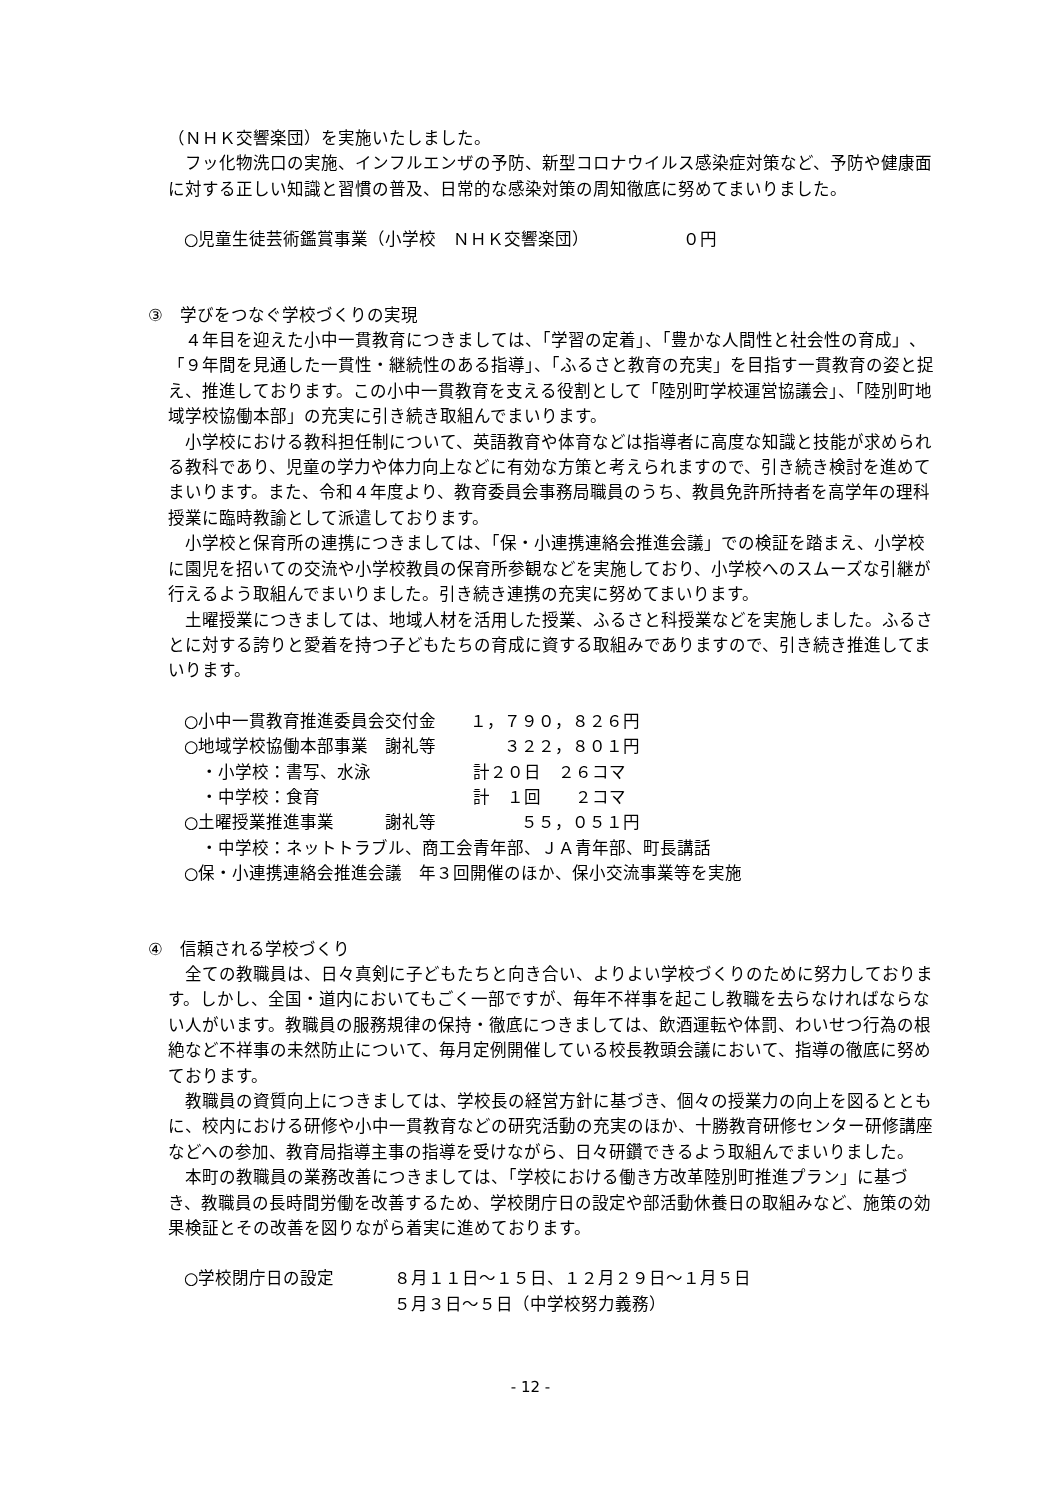（ＮＨＫ交響楽団）を実施いたしました。
フッ化物洗口の実施、インフルエンザの予防、新型コロナウイルス感染症対策など、予防や健康面に対する正しい知識と習慣の普及、日常的な感染対策の周知徹底に努めてまいりました。
○児童生徒芸術鑑賞事業（小学校　ＮＨＫ交響楽団）　　　　　　０円
③　学びをつなぐ学校づくりの実現
４年目を迎えた小中一貫教育につきましては、「学習の定着」、「豊かな人間性と社会性の育成」、「９年間を見通した一貫性・継続性のある指導」、「ふるさと教育の充実」を目指す一貫教育の姿と捉え、推進しております。この小中一貫教育を支える役割として「陸別町学校運営協議会」、「陸別町地域学校協働本部」の充実に引き続き取組んでまいります。
小学校における教科担任制について、英語教育や体育などは指導者に高度な知識と技能が求められる教科であり、児童の学力や体力向上などに有効な方策と考えられますので、引き続き検討を進めてまいります。また、令和４年度より、教育委員会事務局職員のうち、教員免許所持者を高学年の理科授業に臨時教諭として派遣しております。
小学校と保育所の連携につきましては、「保・小連携連絡会推進会議」での検証を踏まえ、小学校に園児を招いての交流や小学校教員の保育所参観などを実施しており、小学校へのスムーズな引継が行えるよう取組んでまいりました。引き続き連携の充実に努めてまいります。
土曜授業につきましては、地域人材を活用した授業、ふるさと科授業などを実施しました。ふるさとに対する誇りと愛着を持つ子どもたちの育成に資する取組みでありますので、引き続き推進してまいります。
○小中一貫教育推進委員会交付金　　１，７９０，８２６円
○地域学校協働本部事業　謝礼等　　　　３２２，８０１円
　・小学校：書写、水泳　　　　　　計２０日　２６コマ
　・中学校：食育　　　　　　　　　計　１回　　２コマ
○土曜授業推進事業　　　謝礼等　　　　　５５，０５１円
　・中学校：ネットトラブル、商工会青年部、ＪＡ青年部、町長講話
○保・小連携連絡会推進会議　年３回開催のほか、保小交流事業等を実施
④　信頼される学校づくり
全ての教職員は、日々真剣に子どもたちと向き合い、よりよい学校づくりのために努力しております。しかし、全国・道内においてもごく一部ですが、毎年不祥事を起こし教職を去らなければならない人がいます。教職員の服務規律の保持・徹底につきましては、飲酒運転や体罰、わいせつ行為の根絶など不祥事の未然防止について、毎月定例開催している校長教頭会議において、指導の徹底に努めております。
教職員の資質向上につきましては、学校長の経営方針に基づき、個々の授業力の向上を図るとともに、校内における研修や小中一貫教育などの研究活動の充実のほか、十勝教育研修センター研修講座などへの参加、教育局指導主事の指導を受けながら、日々研鑽できるよう取組んでまいりました。
本町の教職員の業務改善につきましては、「学校における働き方改革陸別町推進プラン」に基づき、教職員の長時間労働を改善するため、学校閉庁日の設定や部活動休養日の取組みなど、施策の効果検証とその改善を図りながら着実に進めております。
○学校閉庁日の設定 ８月１１日～１５日、１２月２９日～１月５日
５月３日～５日（中学校努力義務）
- 12 -